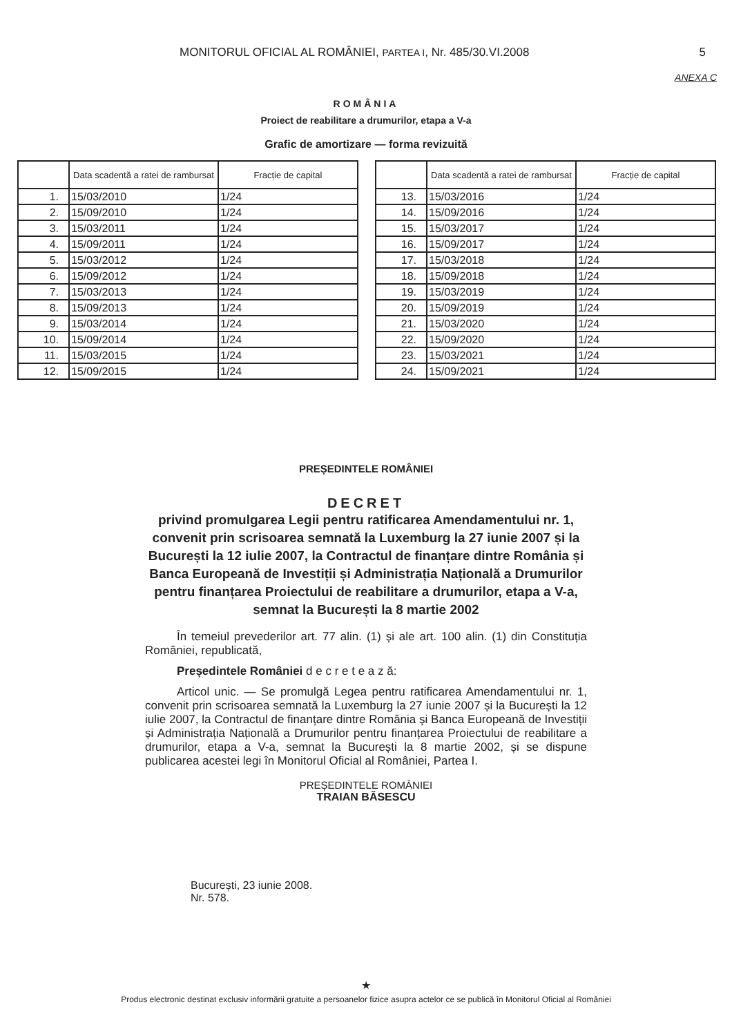MONITORUL OFICIAL AL ROMÂNIEI, PARTEA I, Nr. 485/30.VI.2008
5
ANEXA C
ROMÂNIA
Proiect de reabilitare a drumurilor, etapa a V-a
Grafic de amortizare — forma revizuită
| | Data scadentă a ratei de rambursat | Fracție de capital |
| --- | --- | --- |
| 1. | 15/03/2010 | 1/24 |
| 2. | 15/09/2010 | 1/24 |
| 3. | 15/03/2011 | 1/24 |
| 4. | 15/09/2011 | 1/24 |
| 5. | 15/03/2012 | 1/24 |
| 6. | 15/09/2012 | 1/24 |
| 7. | 15/03/2013 | 1/24 |
| 8. | 15/09/2013 | 1/24 |
| 9. | 15/03/2014 | 1/24 |
| 10. | 15/09/2014 | 1/24 |
| 11. | 15/03/2015 | 1/24 |
| 12. | 15/09/2015 | 1/24 |
| | Data scadentă a ratei de rambursat | Fracție de capital |
| --- | --- | --- |
| 13. | 15/03/2016 | 1/24 |
| 14. | 15/09/2016 | 1/24 |
| 15. | 15/03/2017 | 1/24 |
| 16. | 15/09/2017 | 1/24 |
| 17. | 15/03/2018 | 1/24 |
| 18. | 15/09/2018 | 1/24 |
| 19. | 15/03/2019 | 1/24 |
| 20. | 15/09/2019 | 1/24 |
| 21. | 15/03/2020 | 1/24 |
| 22. | 15/09/2020 | 1/24 |
| 23. | 15/03/2021 | 1/24 |
| 24. | 15/09/2021 | 1/24 |
PREȘEDINTELE ROMÂNIEI
DECRET
privind promulgarea Legii pentru ratificarea Amendamentului nr. 1, convenit prin scrisoarea semnată la Luxemburg la 27 iunie 2007 și la București la 12 iulie 2007, la Contractul de finanțare dintre România și Banca Europeană de Investiții și Administrația Națională a Drumurilor pentru finanțarea Proiectului de reabilitare a drumurilor, etapa a V-a, semnat la București la 8 martie 2002
În temeiul prevederilor art. 77 alin. (1) și ale art. 100 alin. (1) din Constituția României, republicată,
Președintele României d e c r e t e a z ă:
Articol unic. — Se promulgă Legea pentru ratificarea Amendamentului nr. 1, convenit prin scrisoarea semnată la Luxemburg la 27 iunie 2007 și la București la 12 iulie 2007, la Contractul de finanțare dintre România și Banca Europeană de Investiții și Administrația Națională a Drumurilor pentru finanțarea Proiectului de reabilitare a drumurilor, etapa a V-a, semnat la București la 8 martie 2002, și se dispune publicarea acestei legi în Monitorul Oficial al României, Partea I.
PREȘEDINTELE ROMÂNIEI
TRAIAN BĂSESCU
București, 23 iunie 2008.
Nr. 578.
★
Produs electronic destinat exclusiv informării gratuite a persoanelor fizice asupra actelor ce se publică în Monitorul Oficial al României